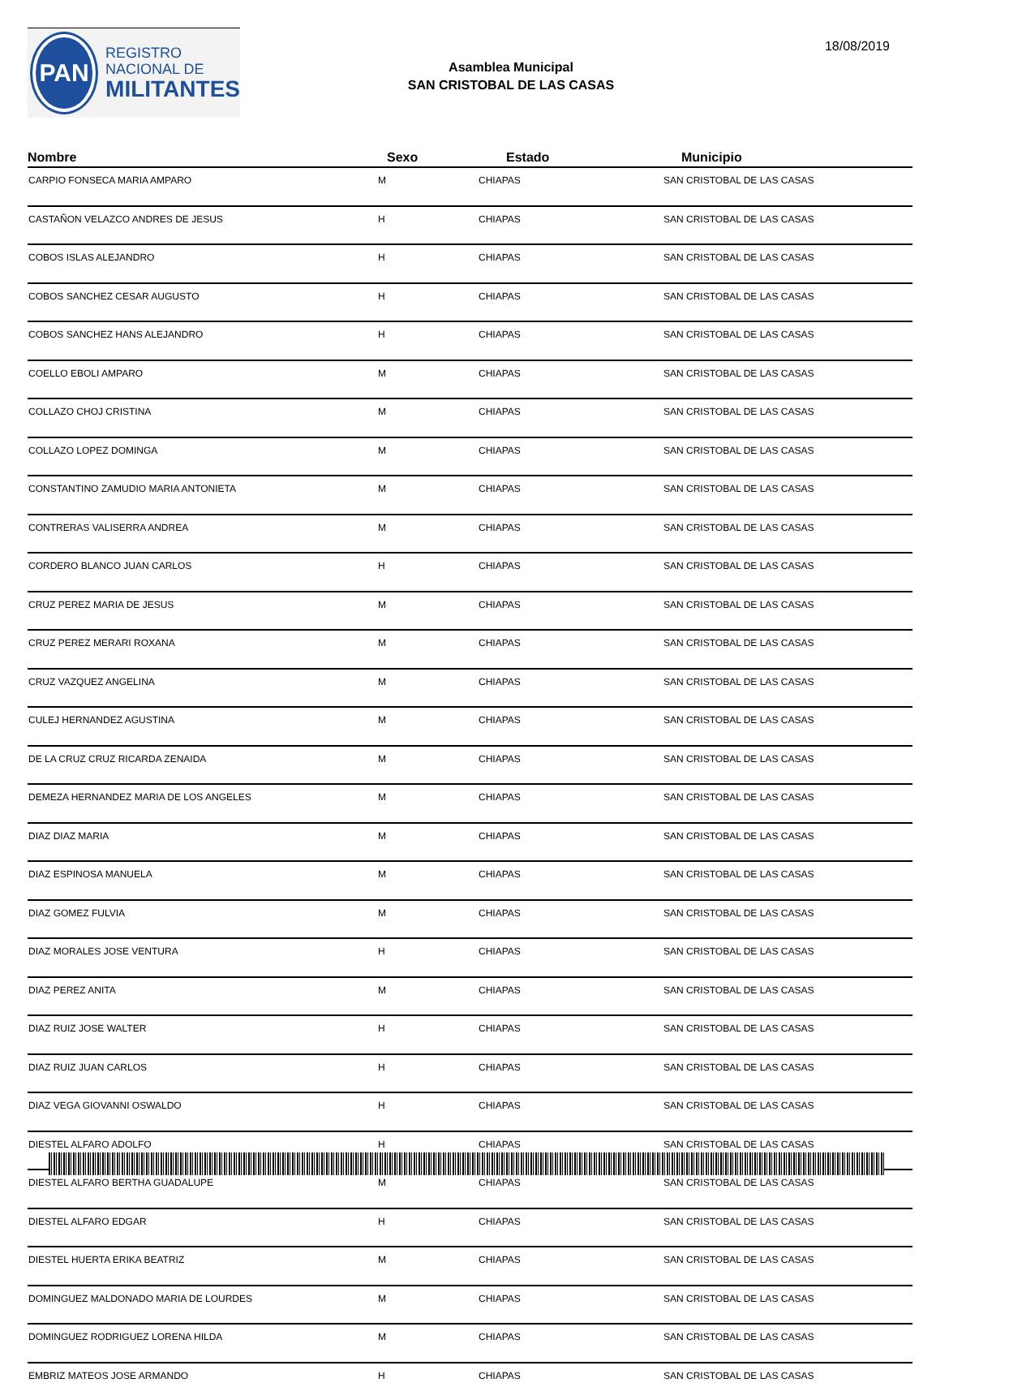PAN
REGISTRO
NACIONAL DE
MILITANTES
Asamblea Municipal
SAN CRISTOBAL DE LAS CASAS
18/08/2019
| Nombre | Sexo | Estado | Municipio |
| --- | --- | --- | --- |
| CARPIO FONSECA MARIA AMPARO | M | CHIAPAS | SAN CRISTOBAL DE LAS CASAS |
| CASTAÑON VELAZCO ANDRES DE JESUS | H | CHIAPAS | SAN CRISTOBAL DE LAS CASAS |
| COBOS ISLAS ALEJANDRO | H | CHIAPAS | SAN CRISTOBAL DE LAS CASAS |
| COBOS SANCHEZ CESAR AUGUSTO | H | CHIAPAS | SAN CRISTOBAL DE LAS CASAS |
| COBOS SANCHEZ HANS ALEJANDRO | H | CHIAPAS | SAN CRISTOBAL DE LAS CASAS |
| COELLO EBOLI AMPARO | M | CHIAPAS | SAN CRISTOBAL DE LAS CASAS |
| COLLAZO CHOJ CRISTINA | M | CHIAPAS | SAN CRISTOBAL DE LAS CASAS |
| COLLAZO LOPEZ DOMINGA | M | CHIAPAS | SAN CRISTOBAL DE LAS CASAS |
| CONSTANTINO ZAMUDIO MARIA ANTONIETA | M | CHIAPAS | SAN CRISTOBAL DE LAS CASAS |
| CONTRERAS VALISERRA ANDREA | M | CHIAPAS | SAN CRISTOBAL DE LAS CASAS |
| CORDERO BLANCO JUAN CARLOS | H | CHIAPAS | SAN CRISTOBAL DE LAS CASAS |
| CRUZ PEREZ MARIA DE JESUS | M | CHIAPAS | SAN CRISTOBAL DE LAS CASAS |
| CRUZ PEREZ MERARI ROXANA | M | CHIAPAS | SAN CRISTOBAL DE LAS CASAS |
| CRUZ VAZQUEZ ANGELINA | M | CHIAPAS | SAN CRISTOBAL DE LAS CASAS |
| CULEJ HERNANDEZ AGUSTINA | M | CHIAPAS | SAN CRISTOBAL DE LAS CASAS |
| DE LA CRUZ CRUZ RICARDA ZENAIDA | M | CHIAPAS | SAN CRISTOBAL DE LAS CASAS |
| DEMEZA HERNANDEZ MARIA DE LOS ANGELES | M | CHIAPAS | SAN CRISTOBAL DE LAS CASAS |
| DIAZ DIAZ MARIA | M | CHIAPAS | SAN CRISTOBAL DE LAS CASAS |
| DIAZ ESPINOSA MANUELA | M | CHIAPAS | SAN CRISTOBAL DE LAS CASAS |
| DIAZ GOMEZ FULVIA | M | CHIAPAS | SAN CRISTOBAL DE LAS CASAS |
| DIAZ MORALES JOSE VENTURA | H | CHIAPAS | SAN CRISTOBAL DE LAS CASAS |
| DIAZ PEREZ ANITA | M | CHIAPAS | SAN CRISTOBAL DE LAS CASAS |
| DIAZ RUIZ JOSE WALTER | H | CHIAPAS | SAN CRISTOBAL DE LAS CASAS |
| DIAZ RUIZ JUAN CARLOS | H | CHIAPAS | SAN CRISTOBAL DE LAS CASAS |
| DIAZ VEGA GIOVANNI OSWALDO | H | CHIAPAS | SAN CRISTOBAL DE LAS CASAS |
| DIESTEL ALFARO ADOLFO | H | CHIAPAS | SAN CRISTOBAL DE LAS CASAS |
| DIESTEL ALFARO BERTHA GUADALUPE | M | CHIAPAS | SAN CRISTOBAL DE LAS CASAS |
| DIESTEL ALFARO EDGAR | H | CHIAPAS | SAN CRISTOBAL DE LAS CASAS |
| DIESTEL HUERTA ERIKA BEATRIZ | M | CHIAPAS | SAN CRISTOBAL DE LAS CASAS |
| DOMINGUEZ MALDONADO MARIA DE LOURDES | M | CHIAPAS | SAN CRISTOBAL DE LAS CASAS |
| DOMINGUEZ RODRIGUEZ LORENA HILDA | M | CHIAPAS | SAN CRISTOBAL DE LAS CASAS |
| EMBRIZ MATEOS JOSE ARMANDO | H | CHIAPAS | SAN CRISTOBAL DE LAS CASAS |